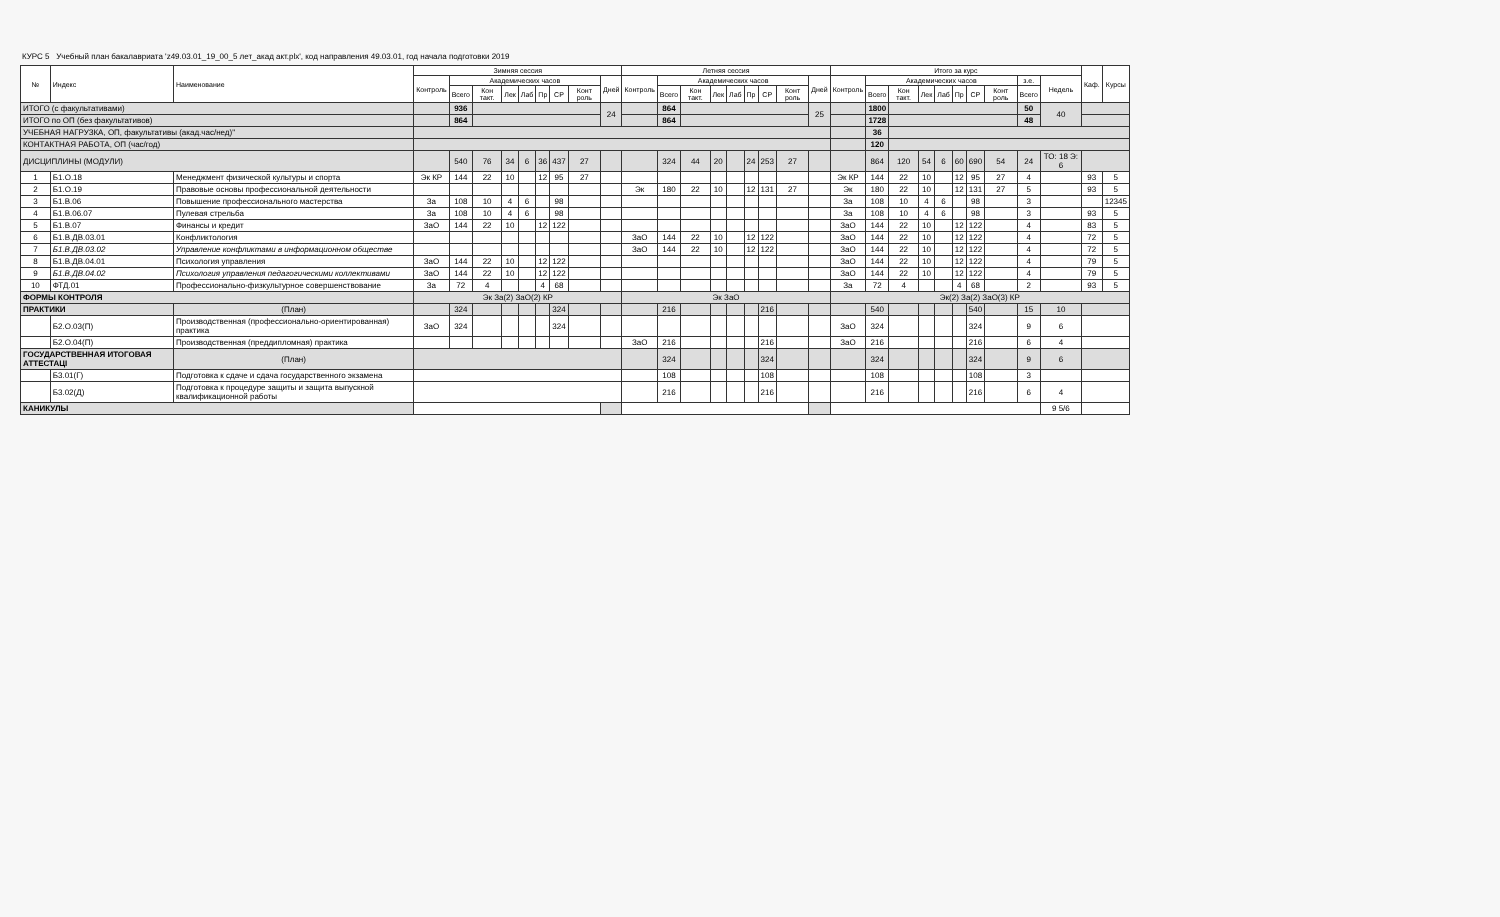КУРС 5 Учебный план бакалавриата 'z49.03.01_19_00_5 лет_акад акт.plx', код направления 49.03.01, год начала подготовки 2019
| № | Индекс | Наименование | Зимняя сессия | | | | | | | | | Летняя сессия | | | | | | | | | Итого за курс | | | | | | | | | | Каф. | Курсы |
| --- | --- | --- | --- | --- | --- | --- | --- | --- | --- | --- | --- | --- | --- | --- | --- | --- | --- | --- | --- | --- | --- | --- | --- | --- | --- | --- | --- | --- | --- | --- | --- | --- |
| | | | Контроль | Академических часов | | | | | | | Дней | Контроль | Академических часов | | | | | | | Дней | Контроль | Академических часов | | | | | | | з.е. | Недель | | |
| | | | | Всего | Кон такт. | Лек | Лаб | Пр | СР | Конт роль | | | Всего | Кон такт. | Лек | Лаб | Пр | СР | Конт роль | | | Всего | Кон такт. | Лек | Лаб | Пр | СР | Конт роль | Всего | | | |
| ИТОГО (с факультативами) | | | | 936 | | | | | | | 24 | | 864 | | | | | | | 25 | | 1800 | | | | | | | 50 | 40 | | |
| ИТОГО по ОП (без факультативов) | | | | 864 | | | | | | | | | 864 | | | | | | | | | 1728 | | | | | | | 48 | | | |
| УЧЕБНАЯ НАГРУЗКА, ОП, факультативы (акад.час/нед)" | | | | | | | | | | | | | | | | | | | | | | 36 | | | | | | | | | | |
| КОНТАКТНАЯ РАБОТА, ОП (час/год) | | | | | | | | | | | | | | | | | | | | | | 120 | | | | | | | | | | |
| ДИСЦИПЛИНЫ (МОДУЛИ) | | | | 540 | 76 | 34 | 6 | 36 | 437 | 27 | | | 324 | 44 | 20 | | 24 | 253 | 27 | | | 864 | 120 | 54 | 6 | 60 | 690 | 54 | 24 | ТО: 18 Э: 6 | | |
| 1 | Б1.О.18 | Менеджмент физической культуры и спорта | Эк КР | 144 | 22 | 10 | | 12 | 95 | 27 | | | | | | | | | | | Эк КР | 144 | 22 | 10 | | 12 | 95 | 27 | 4 | | 93 | 5 |
| 2 | Б1.О.19 | Правовые основы профессиональной деятельности | | | | | | | | | | Эк | 180 | 22 | 10 | | 12 | 131 | 27 | | Эк | 180 | 22 | 10 | | 12 | 131 | 27 | 5 | | 93 | 5 |
| 3 | Б1.В.06 | Повышение профессионального мастерства | За | 108 | 10 | 4 | 6 | | 98 | | | | | | | | | | | | За | 108 | 10 | 4 | 6 | | 98 | | 3 | | | 12345 |
| 4 | Б1.В.06.07 | Пулевая стрельба | За | 108 | 10 | 4 | 6 | | 98 | | | | | | | | | | | | За | 108 | 10 | 4 | 6 | | 98 | | 3 | | 93 | 5 |
| 5 | Б1.В.07 | Финансы и кредит | ЗаО | 144 | 22 | 10 | | 12 | 122 | | | | | | | | | | | | ЗаО | 144 | 22 | 10 | | 12 | 122 | | 4 | | 83 | 5 |
| 6 | Б1.В.ДВ.03.01 | Конфликтология | | | | | | | | | | ЗаО | 144 | 22 | 10 | | 12 | 122 | | | ЗаО | 144 | 22 | 10 | | 12 | 122 | | 4 | | 72 | 5 |
| 7 | Б1.В.ДВ.03.02 | Управление конфликтами в информационном обществе | | | | | | | | | | ЗаО | 144 | 22 | 10 | | 12 | 122 | | | ЗаО | 144 | 22 | 10 | | 12 | 122 | | 4 | | 72 | 5 |
| 8 | Б1.В.ДВ.04.01 | Психология управления | ЗаО | 144 | 22 | 10 | | 12 | 122 | | | | | | | | | | | | ЗаО | 144 | 22 | 10 | | 12 | 122 | | 4 | | 79 | 5 |
| 9 | Б1.В.ДВ.04.02 | Психология управления педагогическими коллективами | ЗаО | 144 | 22 | 10 | | 12 | 122 | | | | | | | | | | | | ЗаО | 144 | 22 | 10 | | 12 | 122 | | 4 | | 79 | 5 |
| 10 | ФТД.01 | Профессионально-физкультурное совершенствование | За | 72 | 4 | | | 4 | 68 | | | | | | | | | | | | За | 72 | 4 | | | 4 | 68 | | 2 | | 93 | 5 |
| ФОРМЫ КОНТРОЛЯ | | | Эк За(2) ЗаО(2) КР | | | | | | | | | Эк ЗаО | | | | | | | | | Эк(2) За(2) ЗаО(3) КР | | | | | | | | | | | |
| ПРАКТИКИ | | (План) | | 324 | | | | | 324 | | | | 216 | | | | | 216 | | | | 540 | | | | | 540 | | 15 | 10 | | |
| | Б2.О.03(П) | Производственная (профессионально-ориентированная) практика | ЗаО | 324 | | | | | 324 | | | | | | | | | | | | ЗаО | 324 | | | | | 324 | | 9 | 6 | | |
| | Б2.О.04(П) | Производственная (преддипломная) практика | | | | | | | | | | ЗаО | 216 | | | | | 216 | | | ЗаО | 216 | | | | | 216 | | 6 | 4 | | |
| ГОСУДАРСТВЕННАЯ ИТОГОВАЯ АТТЕСТАЦІ | | (План) | | | | | | | | | | | 324 | | | | | 324 | | | | 324 | | | | | 324 | | 9 | 6 | | |
| | Б3.01(Г) | Подготовка к сдаче и сдача государственного экзамена | | | | | | | | | | | 108 | | | | | 108 | | | | 108 | | | | | 108 | | 3 | | | |
| | Б3.02(Д) | Подготовка к процедуре защиты и защита выпускной квалификационной работы | | | | | | | | | | | 216 | | | | | 216 | | | | 216 | | | | | 216 | | 6 | 4 | | |
| КАНИКУЛЫ | | | | | | | | | | | | | | | | | | | | | | | | | | | | | | 9 5/6 | | |